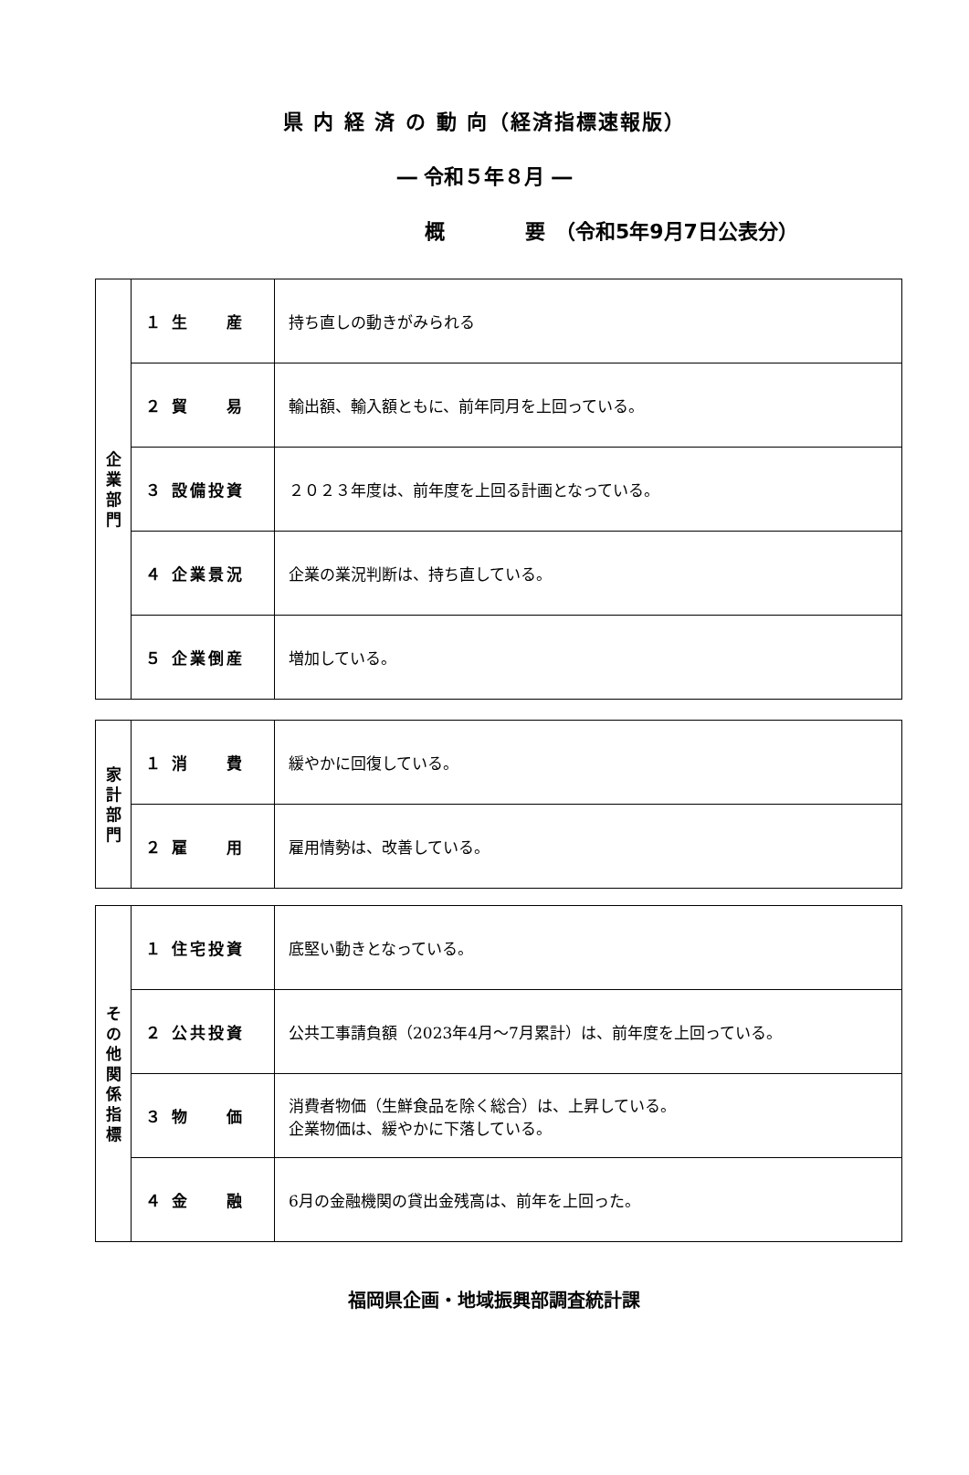県 内 経 済 の 動 向（経済指標速報版）
― 令和５年８月 ―
概　　　　要　（令和5年9月7日公表分）
| 企 業 部 門 | １ 生 産 | 持ち直しの動きがみられる |
| | ２ 貿 易 | 輸出額、輸入額ともに、前年同月を上回っている。 |
| | ３ 設備投資 | ２０２３年度は、前年度を上回る計画となっている。 |
| | ４ 企業景況 | 企業の業況判断は、持ち直している。 |
| | ５ 企業倒産 | 増加している。 |
| 家 計 部 門 | １ 消 費 | 緩やかに回復している。 |
| | ２ 雇 用 | 雇用情勢は、改善している。 |
| そ の 他 関 係 指 標 | １ 住宅投資 | 底堅い動きとなっている。 |
| | ２ 公共投資 | 公共工事請負額（2023年4月～7月累計）は、前年度を上回っている。 |
| | ３ 物 価 | 消費者物価（生鮮食品を除く総合）は、上昇している。 企業物価は、緩やかに下落している。 |
| | ４ 金 融 | 6月の金融機関の貸出金残高は、前年を上回った。 |
福岡県企画・地域振興部調査統計課